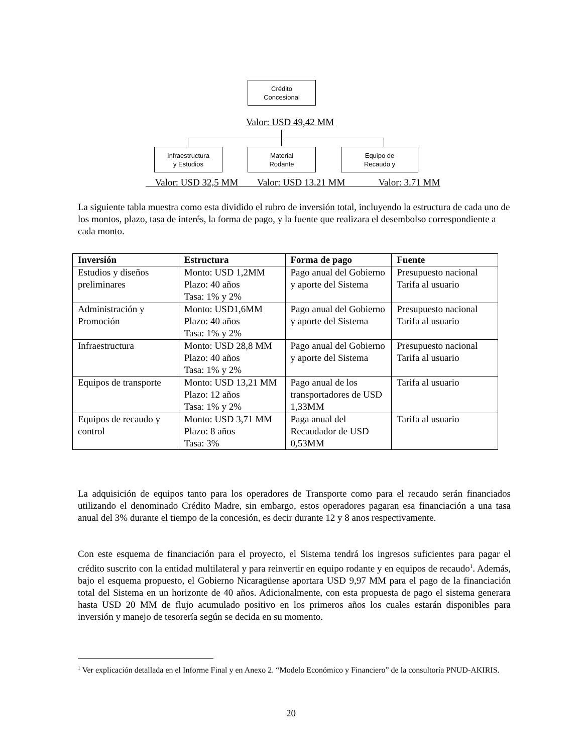Crédito
Concesional
Valor: USD 49,42 MM
Infraestructura
y Estudios
Material
Rodante
Equipo de
Recaudo y
Valor: USD 32,5 MM Valor: USD 13.21 MM Valor: 3.71 MM
La siguiente tabla muestra como esta dividido el rubro de inversión total, incluyendo la estructura de cada uno de los montos, plazo, tasa de interés, la forma de pago, y la fuente que realizara el desembolso correspondiente a cada monto.
| Inversión | Estructura | Forma de pago | Fuente |
| --- | --- | --- | --- |
| Estudios y diseños preliminares | Monto: USD 1,2MM Plazo: 40 años Tasa: 1% y 2% | Pago anual del Gobierno y aporte del Sistema | Presupuesto nacional Tarifa al usuario |
| Administración y Promoción | Monto: USD1,6MM Plazo: 40 años Tasa: 1% y 2% | Pago anual del Gobierno y aporte del Sistema | Presupuesto nacional Tarifa al usuario |
| Infraestructura | Monto: USD 28,8 MM Plazo: 40 años Tasa: 1% y 2% | Pago anual del Gobierno y aporte del Sistema | Presupuesto nacional Tarifa al usuario |
| Equipos de transporte | Monto: USD 13,21 MM Plazo: 12 años Tasa: 1% y 2% | Pago anual de los transportadores de USD 1,33MM | Tarifa al usuario |
| Equipos de recaudo y control | Monto: USD 3,71 MM Plazo: 8 años Tasa: 3% | Paga anual del Recaudador de USD 0,53MM | Tarifa al usuario |
La adquisición de equipos tanto para los operadores de Transporte como para el recaudo serán financiados utilizando el denominado Crédito Madre, sin embargo, estos operadores pagaran esa financiación a una tasa anual del 3% durante el tiempo de la concesión, es decir durante 12 y 8 anos respectivamente.
Con este esquema de financiación para el proyecto, el Sistema tendrá los ingresos suficientes para pagar el crédito suscrito con la entidad multilateral y para reinvertir en equipo rodante y en equipos de recaudo<sup>1</sup>. Además, bajo el esquema propuesto, el Gobierno Nicaragüense aportara USD 9,97 MM para el pago de la financiación total del Sistema en un horizonte de 40 años. Adicionalmente, con esta propuesta de pago el sistema generara hasta USD 20 MM de flujo acumulado positivo en los primeros años los cuales estarán disponibles para inversión y manejo de tesorería según se decida en su momento.
<sup>1</sup> Ver explicación detallada en el Informe Final y en Anexo 2. “Modelo Económico y Financiero” de la consultoría PNUD-AKIRIS.
20